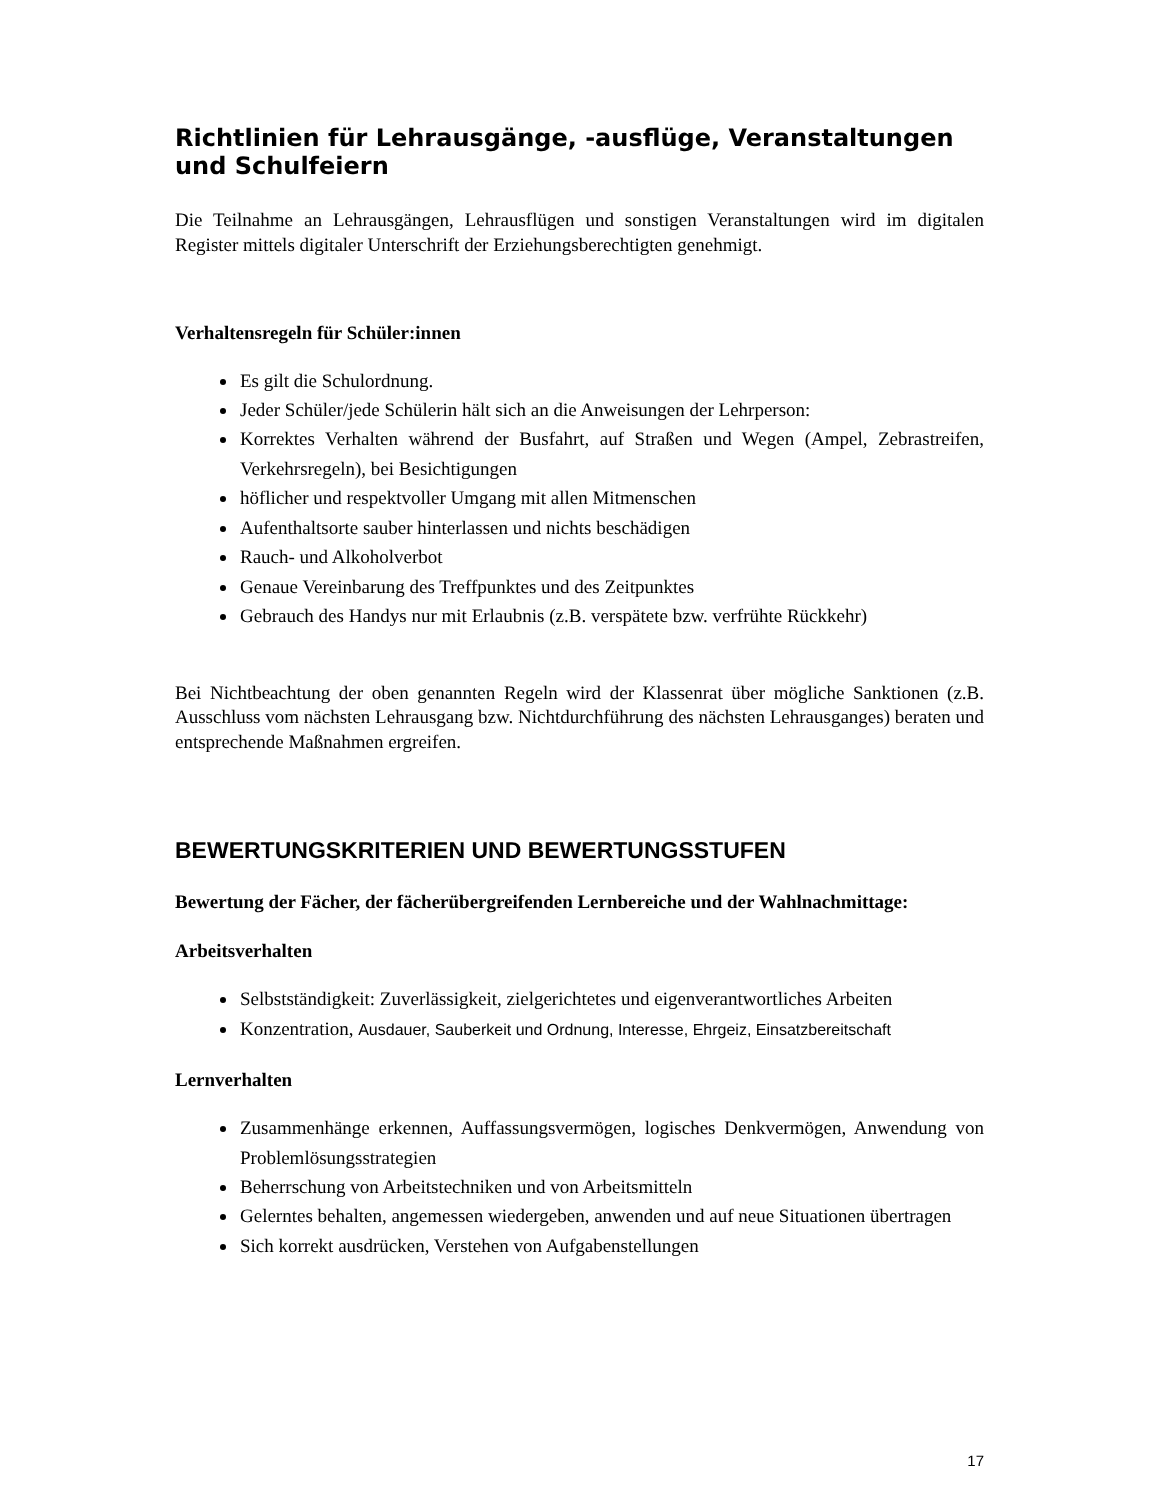Richtlinien für Lehrausgänge, -ausflüge, Veranstaltungen und Schulfeiern
Die Teilnahme an Lehrausgängen, Lehrausflügen und sonstigen Veranstaltungen wird im digitalen Register mittels digitaler Unterschrift der Erziehungsberechtigten genehmigt.
Verhaltensregeln für Schüler:innen
Es gilt die Schulordnung.
Jeder Schüler/jede Schülerin hält sich an die Anweisungen der Lehrperson:
Korrektes Verhalten während der Busfahrt, auf Straßen und Wegen (Ampel, Zebrastreifen, Verkehrsregeln), bei Besichtigungen
höflicher und respektvoller Umgang mit allen Mitmenschen
Aufenthaltsorte sauber hinterlassen und nichts beschädigen
Rauch- und Alkoholverbot
Genaue Vereinbarung des Treffpunktes und des Zeitpunktes
Gebrauch des Handys nur mit Erlaubnis (z.B. verspätete bzw. verfrühte Rückkehr)
Bei Nichtbeachtung der oben genannten Regeln wird der Klassenrat über mögliche Sanktionen (z.B. Ausschluss vom nächsten Lehrausgang bzw. Nichtdurchführung des nächsten Lehrausganges) beraten und entsprechende Maßnahmen ergreifen.
BEWERTUNGSKRITERIEN UND BEWERTUNGSSTUFEN
Bewertung der Fächer, der fächerübergreifenden Lernbereiche und der Wahlnachmittage:
Arbeitsverhalten
Selbstständigkeit: Zuverlässigkeit, zielgerichtetes und eigenverantwortliches Arbeiten
Konzentration, Ausdauer, Sauberkeit und Ordnung, Interesse, Ehrgeiz, Einsatzbereitschaft
Lernverhalten
Zusammenhänge erkennen, Auffassungsvermögen, logisches Denkvermögen, Anwendung von Problemlösungsstrategien
Beherrschung von Arbeitstechniken und von Arbeitsmitteln
Gelerntes behalten, angemessen wiedergeben, anwenden und auf neue Situationen übertragen
Sich korrekt ausdrücken, Verstehen von Aufgabenstellungen
17